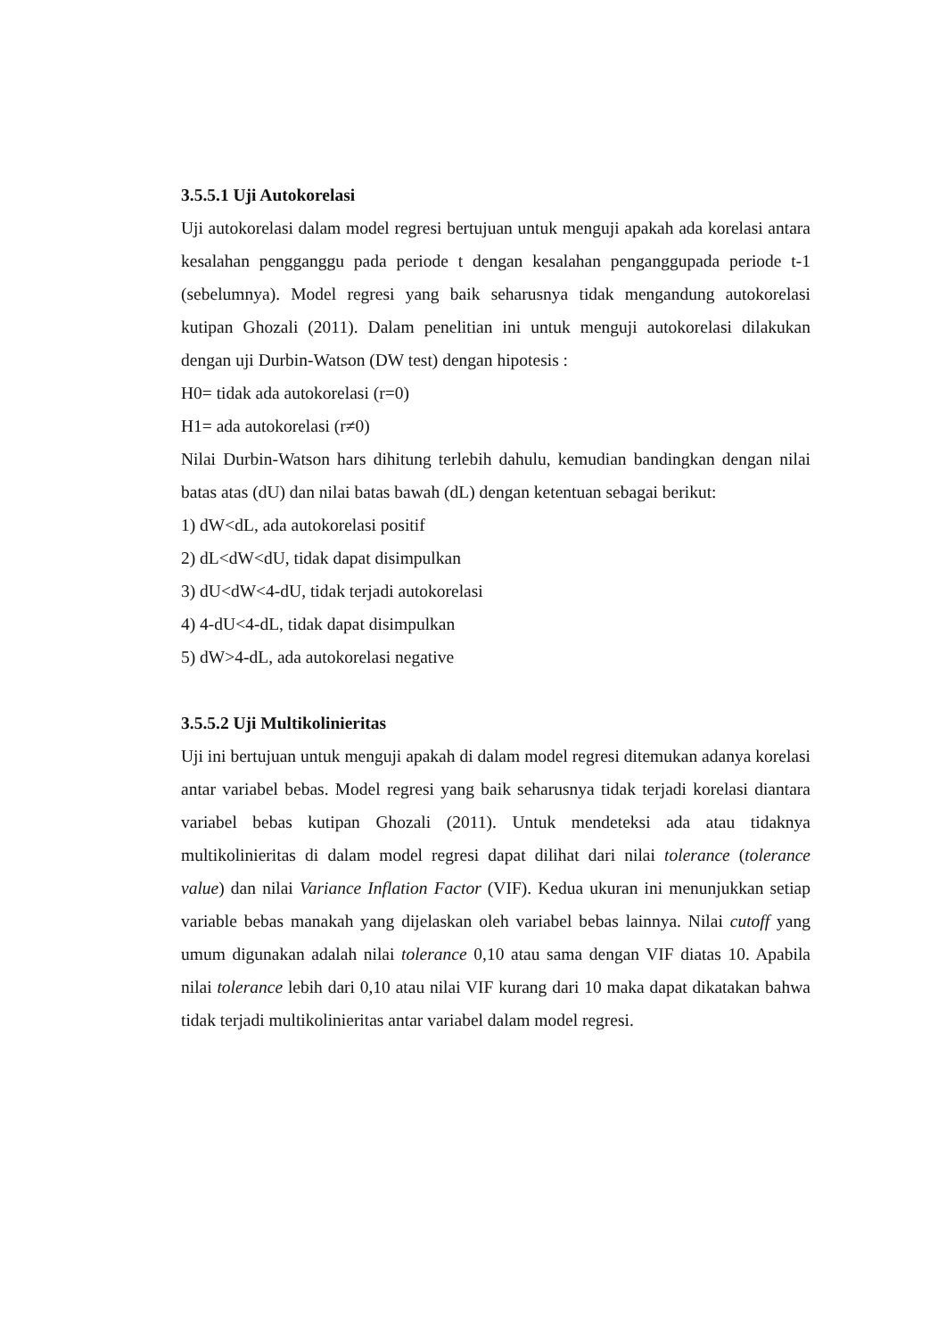3.5.5.1 Uji Autokorelasi
Uji autokorelasi dalam model regresi bertujuan untuk menguji apakah ada korelasi antara kesalahan pengganggu pada periode t dengan kesalahan penganggupada periode t-1 (sebelumnya). Model regresi yang baik seharusnya tidak mengandung autokorelasi kutipan Ghozali (2011). Dalam penelitian ini untuk menguji autokorelasi dilakukan dengan uji Durbin-Watson (DW test) dengan hipotesis :
H0= tidak ada autokorelasi (r=0)
H1= ada autokorelasi (r≠0)
Nilai Durbin-Watson hars dihitung terlebih dahulu, kemudian bandingkan dengan nilai batas atas (dU) dan nilai batas bawah (dL) dengan ketentuan sebagai berikut:
1) dW<dL, ada autokorelasi positif
2) dL<dW<dU, tidak dapat disimpulkan
3) dU<dW<4-dU, tidak terjadi autokorelasi
4) 4-dU<4-dL, tidak dapat disimpulkan
5) dW>4-dL, ada autokorelasi negative
3.5.5.2 Uji Multikolinieritas
Uji ini bertujuan untuk menguji apakah di dalam model regresi ditemukan adanya korelasi antar variabel bebas. Model regresi yang baik seharusnya tidak terjadi korelasi diantara variabel bebas kutipan Ghozali (2011). Untuk mendeteksi ada atau tidaknya multikolinieritas di dalam model regresi dapat dilihat dari nilai tolerance (tolerance value) dan nilai Variance Inflation Factor (VIF). Kedua ukuran ini menunjukkan setiap variable bebas manakah yang dijelaskan oleh variabel bebas lainnya. Nilai cutoff yang umum digunakan adalah nilai tolerance 0,10 atau sama dengan VIF diatas 10. Apabila nilai tolerance lebih dari 0,10 atau nilai VIF kurang dari 10 maka dapat dikatakan bahwa tidak terjadi multikolinieritas antar variabel dalam model regresi.